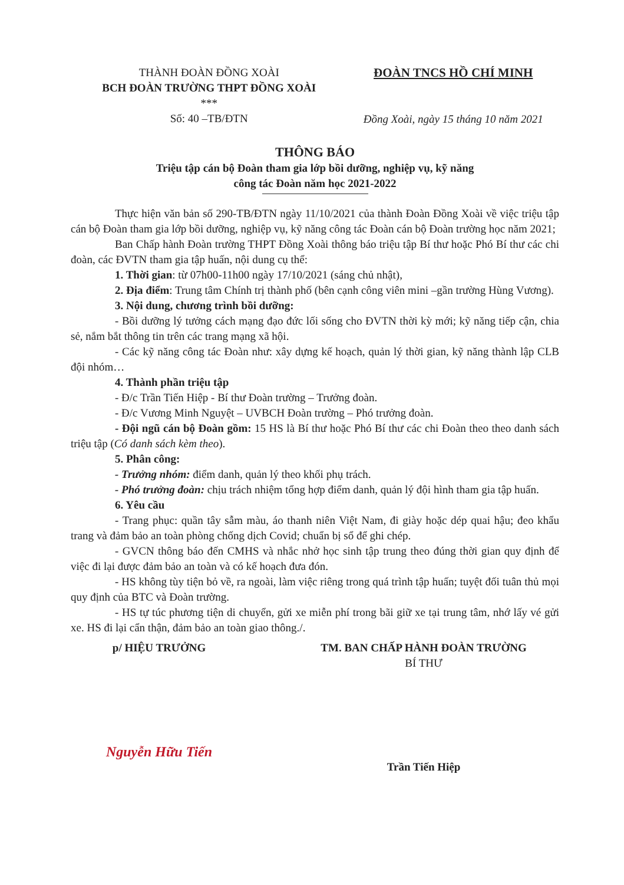THÀNH ĐOÀN ĐỒNG XOÀI
BCH ĐOÀN TRƯỜNG THPT ĐỒNG XOÀI
***
Số: 40 –TB/ĐTN
ĐOÀN TNCS HỒ CHÍ MINH
Đồng Xoài, ngày 15 tháng 10 năm 2021
THÔNG BÁO
Triệu tập cán bộ Đoàn tham gia lớp bồi dưỡng, nghiệp vụ, kỹ năng
công tác Đoàn năm học 2021-2022
Thực hiện văn bản số 290-TB/ĐTN ngày 11/10/2021 của thành Đoàn Đồng Xoài về việc triệu tập cán bộ Đoàn tham gia lớp bồi dưỡng, nghiệp vụ, kỹ năng công tác Đoàn cán bộ Đoàn trường học năm 2021;
Ban Chấp hành Đoàn trường THPT Đồng Xoài thông báo triệu tập Bí thư hoặc Phó Bí thư các chi đoàn, các ĐVTN tham gia tập huấn, nội dung cụ thể:
1. Thời gian: từ 07h00-11h00 ngày 17/10/2021 (sáng chủ nhật),
2. Địa điểm: Trung tâm Chính trị thành phố (bên cạnh công viên mini –gần trường Hùng Vương).
3. Nội dung, chương trình bồi dưỡng:
- Bồi dưỡng lý tưởng cách mạng đạo đức lối sống cho ĐVTN thời kỳ mới; kỹ năng tiếp cận, chia sẻ, nắm bắt thông tin trên các trang mạng xã hội.
- Các kỹ năng công tác Đoàn như: xây dựng kế hoạch, quản lý thời gian, kỹ năng thành lập CLB đội nhóm…
4. Thành phần triệu tập
- Đ/c Trần Tiến Hiệp - Bí thư Đoàn trường – Trưởng đoàn.
- Đ/c Vương Minh Nguyệt – UVBCH Đoàn trường – Phó trưởng đoàn.
- Đội ngũ cán bộ Đoàn gồm: 15 HS là Bí thư hoặc Phó Bí thư các chi Đoàn theo theo danh sách triệu tập (Có danh sách kèm theo).
5. Phân công:
- Trưởng nhóm: điểm danh, quản lý theo khối phụ trách.
- Phó trưởng đoàn: chịu trách nhiệm tổng hợp điểm danh, quản lý đội hình tham gia tập huấn.
6. Yêu cầu
- Trang phục: quần tây sẫm màu, áo thanh niên Việt Nam, đi giày hoặc dép quai hậu; đeo khẩu trang và đảm bảo an toàn phòng chống dịch Covid; chuẩn bị sổ để ghi chép.
- GVCN thông báo đến CMHS và nhắc nhở học sinh tập trung theo đúng thời gian quy định để việc đi lại được đảm bảo an toàn và có kế hoạch đưa đón.
- HS không tùy tiện bỏ về, ra ngoài, làm việc riêng trong quá trình tập huấn; tuyệt đối tuân thủ mọi quy định của BTC và Đoàn trường.
- HS tự túc phương tiện di chuyển, gửi xe miễn phí trong bãi giữ xe tại trung tâm, nhớ lấy vé gửi xe. HS đi lại cẩn thận, đảm bảo an toàn giao thông./.
p/ HIỆU TRƯỞNG
Nguyễn Hữu Tiến
TM. BAN CHẤP HÀNH ĐOÀN TRƯỜNG
BÍ THƯ
Trần Tiến Hiệp